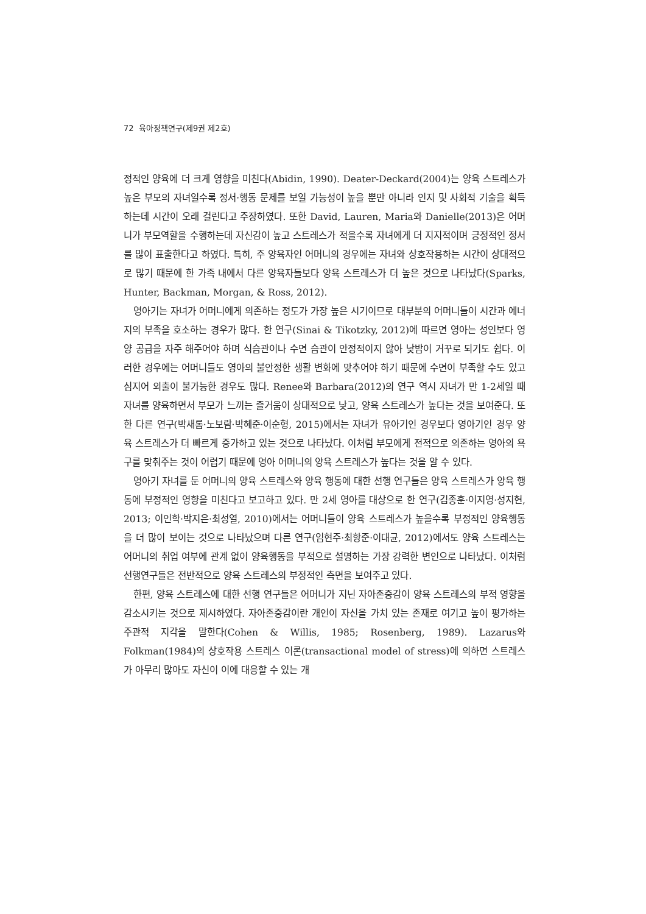72 육아정책연구(제9권 제2호)
정적인 양육에 더 크게 영향을 미친다(Abidin, 1990). Deater-Deckard(2004)는 양육 스트레스가 높은 부모의 자녀일수록 정서·행동 문제를 보일 가능성이 높을 뿐만 아니라 인지 및 사회적 기술을 획득하는데 시간이 오래 걸린다고 주장하였다. 또한 David, Lauren, Maria와 Danielle(2013)은 어머니가 부모역할을 수행하는데 자신감이 높고 스트레스가 적을수록 자녀에게 더 지지적이며 긍정적인 정서를 많이 표출한다고 하였다. 특히, 주 양육자인 어머니의 경우에는 자녀와 상호작용하는 시간이 상대적으로 많기 때문에 한 가족 내에서 다른 양육자들보다 양육 스트레스가 더 높은 것으로 나타났다(Sparks, Hunter, Backman, Morgan, & Ross, 2012).
영아기는 자녀가 어머니에게 의존하는 정도가 가장 높은 시기이므로 대부분의 어머니들이 시간과 에너지의 부족을 호소하는 경우가 많다. 한 연구(Sinai & Tikotzky, 2012)에 따르면 영아는 성인보다 영양 공급을 자주 해주어야 하며 식습관이나 수면 습관이 안정적이지 않아 낮밤이 거꾸로 되기도 쉽다. 이러한 경우에는 어머니들도 영아의 불안정한 생활 변화에 맞추어야 하기 때문에 수면이 부족할 수도 있고 심지어 외출이 불가능한 경우도 많다. Renee와 Barbara(2012)의 연구 역시 자녀가 만 1-2세일 때 자녀를 양육하면서 부모가 느끼는 즐거움이 상대적으로 낮고, 양육 스트레스가 높다는 것을 보여준다. 또한 다른 연구(박새롬·노보람·박혜준·이순형, 2015)에서는 자녀가 유아기인 경우보다 영아기인 경우 양육 스트레스가 더 빠르게 증가하고 있는 것으로 나타났다. 이처럼 부모에게 전적으로 의존하는 영아의 욕구를 맞춰주는 것이 어렵기 때문에 영아 어머니의 양육 스트레스가 높다는 것을 알 수 있다.
영아기 자녀를 둔 어머니의 양육 스트레스와 양육 행동에 대한 선행 연구들은 양육 스트레스가 양육 행동에 부정적인 영향을 미친다고 보고하고 있다. 만 2세 영아를 대상으로 한 연구(김종훈·이지영·성지현, 2013; 이인학·박지은·최성열, 2010)에서는 어머니들이 양육 스트레스가 높을수록 부정적인 양육행동을 더 많이 보이는 것으로 나타났으며 다른 연구(임현주·최항준·이대균, 2012)에서도 양육 스트레스는 어머니의 취업 여부에 관계 없이 양육행동을 부적으로 설명하는 가장 강력한 변인으로 나타났다. 이처럼 선행연구들은 전반적으로 양육 스트레스의 부정적인 측면을 보여주고 있다.
한편, 양육 스트레스에 대한 선행 연구들은 어머니가 지닌 자아존중감이 양육 스트레스의 부적 영향을 감소시키는 것으로 제시하였다. 자아존중감이란 개인이 자신을 가치 있는 존재로 여기고 높이 평가하는 주관적 지각을 말한다(Cohen & Willis, 1985; Rosenberg, 1989). Lazarus와 Folkman(1984)의 상호작용 스트레스 이론(transactional model of stress)에 의하면 스트레스가 아무리 많아도 자신이 이에 대응할 수 있는 개